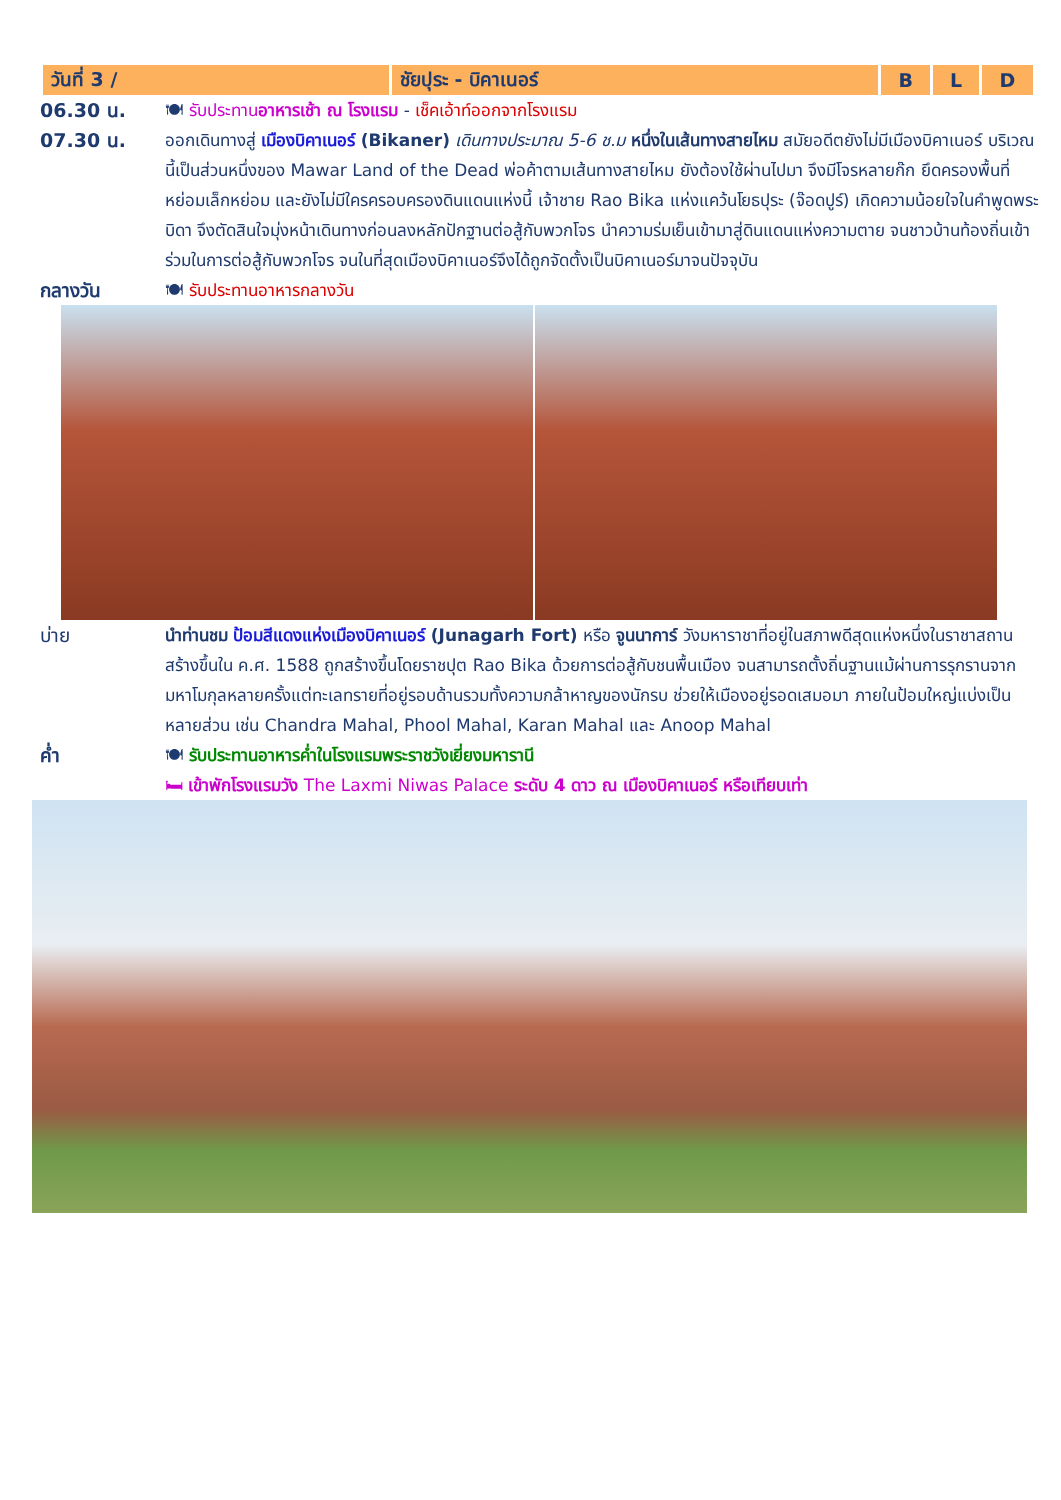| วันที่ 3 / | ชัยปุระ - บิคาเนอร์ | B | L | D |
06.30 น. 🍽 รับประทานอาหารเช้า ณ โรงแรม - เช็คเอ้าท์ออกจากโรงแรม
07.30 น. ออกเดินทางสู่ เมืองบิคาเนอร์ (Bikaner) เดินทางประมาณ 5-6 ช.ม หนึ่งในเส้นทางสายไหม สมัยอดีตยังไม่มีเมืองบิคาเนอร์ บริเวณนี้เป็นส่วนหนึ่งของ Mawar Land of the Dead พ่อค้าตามเส้นทางสายไหม ยังต้องใช้ผ่านไปมา จึงมีโจรหลายก๊ก ยึดครองพื้นที่หย่อมเล็กหย่อม และยังไม่มีใครครอบครองดินแดนแห่งนี้ เจ้าชาย Rao Bika แห่งแคว้นโยธปุระ (จ๊อดปูร์) เกิดความน้อยใจในคำพูดพระบิดา จึงตัดสินใจมุ่งหน้าเดินทางก่อนลงหลักปักฐานต่อสู้กับพวกโจร นำความร่มเย็นเข้ามาสู่ดินแดนแห่งความตาย จนชาวบ้านท้องถิ่นเข้าร่วมในการต่อสู้กับพวกโจร จนในที่สุดเมืองบิคาเนอร์จึงได้ถูกจัดตั้งเป็นบิคาเนอร์มาจนปัจจุบัน
กลางวัน 🍽 รับประทานอาหารกลางวัน
บ่าย นำท่านชม ป้อมสีแดงแห่งเมืองบิคาเนอร์ (Junagarh Fort) หรือ จูนนาการ์ วังมหาราชาที่อยู่ในสภาพดีสุดแห่งหนึ่งในราชาสถาน สร้างขึ้นใน ค.ศ. 1588 ถูกสร้างขึ้นโดยราชปุต Rao Bika ด้วยการต่อสู้กับชนพื้นเมือง จนสามารถตั้งถิ่นฐานแม้ผ่านการรุกรานจากมหาโมกุลหลายครั้งแต่ทะเลทรายที่อยู่รอบด้านรวมทั้งความกล้าหาญของนักรบ ช่วยให้เมืองอยู่รอดเสมอมา ภายในป้อมใหญ่แบ่งเป็นหลายส่วน เช่น Chandra Mahal, Phool Mahal, Karan Mahal และ Anoop Mahal
ค่ำ 🍽 รับประทานอาหารค่ำในโรงแรมพระราชวังเยี่ยงมหารานี
🛏 เข้าพักโรงแรมวัง The Laxmi Niwas Palace ระดับ 4 ดาว ณ เมืองบิคาเนอร์ หรือเทียบเท่า